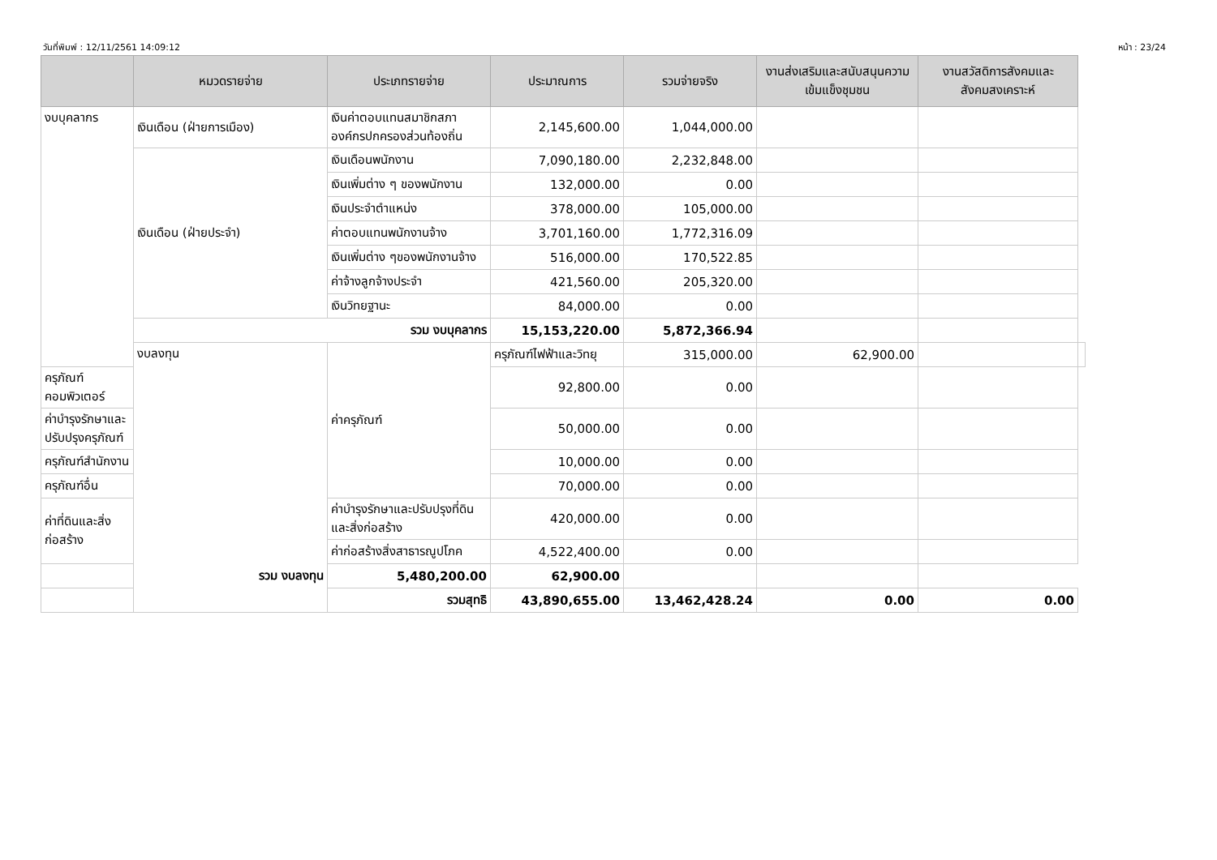วันที่พิมพ์ : 12/11/2561 14:09:12 หน้า : 23/24
| | หมวดรายจ่าย | ประเภทรายจ่าย | ประมาณการ | รวมจ่ายจริง | งานส่งเสริมและสนับสนุนความเข้มแข็งชุมชน | งานสวัสดิการสังคมและสังคมสงเคราะห์ | |
| --- | --- | --- | --- | --- | --- | --- | --- |
| งบบุคลากร | เงินเดือน (ฝ่ายการเมือง) | เงินค่าตอบแทนสมาชิกสภาองค์กรปกครองส่วนท้องถิ่น | 2,145,600.00 | 1,044,000.00 | | | |
| | เงินเดือน (ฝ่ายประจำ) | เงินเดือนพนักงาน | 7,090,180.00 | 2,232,848.00 | | | |
| | | เงินเพิ่มต่าง ๆ ของพนักงาน | 132,000.00 | 0.00 | | | |
| | | เงินประจำตำแหน่ง | 378,000.00 | 105,000.00 | | | |
| | | ค่าตอบแทนพนักงานจ้าง | 3,701,160.00 | 1,772,316.09 | | | |
| | | เงินเพิ่มต่าง ๆของพนักงานจ้าง | 516,000.00 | 170,522.85 | | | |
| | | ค่าจ้างลูกจ้างประจำ | 421,560.00 | 205,320.00 | | | |
| | | เงินวิทยฐานะ | 84,000.00 | 0.00 | | | |
| | รวม งบบุคลากร | | 15,153,220.00 | 5,872,366.94 | | | |
| | งบลงทุน | ค่าครุภัณฑ์ | ครุภัณฑ์ไฟฟ้าและวิทยุ | 315,000.00 | 62,900.00 | | |
| ครุภัณฑ์คอมพิวเตอร์ | | | 92,800.00 | 0.00 | | | |
| ค่าบำรุงรักษาและปรับปรุงครุภัณฑ์ | | | 50,000.00 | 0.00 | | | |
| ครุภัณฑ์สำนักงาน | | | 10,000.00 | 0.00 | | | |
| ครุภัณฑ์อื่น | | | 70,000.00 | 0.00 | | | |
| ค่าที่ดินและสิ่งก่อสร้าง | | ค่าบำรุงรักษาและปรับปรุงที่ดินและสิ่งก่อสร้าง | 420,000.00 | 0.00 | | | |
| | | ค่าก่อสร้างสิ่งสาธารณูปโภค | 4,522,400.00 | 0.00 | | | |
| รวม งบลงทุน | | 5,480,200.00 | 62,900.00 | | | | |
| รวมสุทธิ | | | 43,890,655.00 | 13,462,428.24 | 0.00 | 0.00 | |